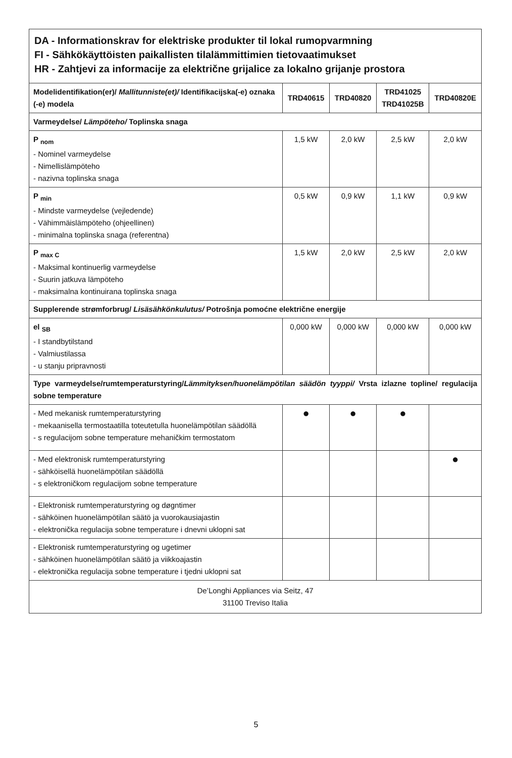| DA - Informationskrav for elektriske produkter til lokal rumopvarmning FI - Sähkökäyttöisten paikallisten tilalämmittimien tietovaatimukset HR - Zahtjevi za informacije za električne grijalice za lokalno grijanje prostora | | | | |
| Modelidentifikation(er)/ Mallitunniste(et)/ Identifikacijska(-e) oznaka (-e) modela | TRD40615 | TRD40820 | TRD41025 TRD41025B | TRD40820E |
| Varmeydelse/ Lämpöteho/ Toplinska snaga | | | | |
| P <sub>nom</sub> - Nominel varmeydelse - Nimellislämpöteho - nazivna toplinska snaga | 1,5 kW | 2,0 kW | 2,5 kW | 2,0 kW |
| P <sub>min</sub> - Mindste varmeydelse (vejledende) - Vähimmäislämpöteho (ohjeellinen) - minimalna toplinska snaga (referentna) | 0,5 kW | 0,9 kW | 1,1 kW | 0,9 kW |
| P <sub>max C</sub> - Maksimal kontinuerlig varmeydelse - Suurin jatkuva lämpöteho - maksimalna kontinuirana toplinska snaga | 1,5 kW | 2,0 kW | 2,5 kW | 2,0 kW |
| Supplerende strømforbrug/ Lisäsähkönkulutus/ Potrošnja pomoćne električne energije | | | | |
| el <sub>SB</sub> - I standbytilstand - Valmiustilassa - u stanju pripravnosti | 0,000 kW | 0,000 kW | 0,000 kW | 0,000 kW |
| Type varmeydelse/rumtemperaturstyring/ Lämmityksen/huonelämpötilan säädön tyyppi/ Vrsta izlazne topline/ regulacija sobne temperature | | | | |
| - Med mekanisk rumtemperaturstyring - mekaanisella termostaatilla toteutetulla huonelämpötilan säädöllä - s regulacijom sobne temperature mehaničkim termostatom | ● | ● | ● | |
| - Med elektronisk rumtemperaturstyring - sähköisellä huonelämpötilan säädöllä - s elektroničkom regulacijom sobne temperature | | | | ● |
| - Elektronisk rumtemperaturstyring og døgntimer - sähköinen huonelämpötilan säätö ja vuorokausiajastin - elektronička regulacija sobne temperature i dnevni uklopni sat | | | | |
| - Elektronisk rumtemperaturstyring og ugetimer - sähköinen huonelämpötilan säätö ja viikkoajastin - elektronička regulacija sobne temperature i tjedni uklopni sat | | | | |
| De’Longhi Appliances via Seitz, 47 31100 Treviso Italia | | | | |
5